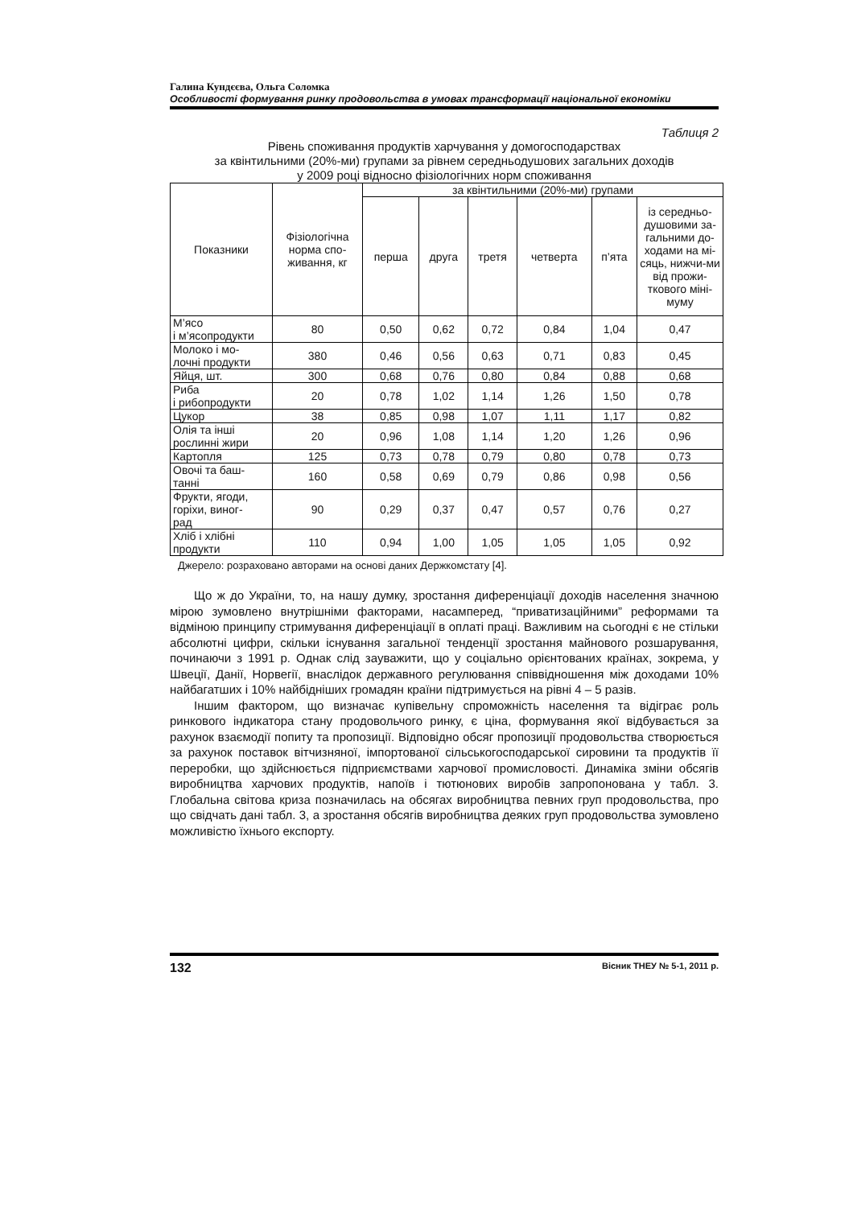Галина Кундєєва, Ольга Соломка
Особливості формування ринку продовольства в умовах трансформації національної економіки
Таблиця 2
Рівень споживання продуктів харчування у домогосподарствах
за квінтильними (20%-ми) групами за рівнем середньодушових загальних доходів
у 2009 році відносно фізіологічних норм споживання
| Показники | Фізіологічна норма спо-живання, кг | за квінтильними (20%-ми) групами | | | | | |
| --- | --- | --- | --- | --- | --- | --- | --- |
| | | перша | друга | третя | четверта | п’ята | із середньо-душовими за-гальними до-ходами на мі-сяць, нижчи-ми від прожи-ткового міні-муму |
| М’ясо і м’ясопродукти | 80 | 0,50 | 0,62 | 0,72 | 0,84 | 1,04 | 0,47 |
| Молоко і мо- лочні продукти | 380 | 0,46 | 0,56 | 0,63 | 0,71 | 0,83 | 0,45 |
| Яйця, шт. | 300 | 0,68 | 0,76 | 0,80 | 0,84 | 0,88 | 0,68 |
| Риба і рибопродукти | 20 | 0,78 | 1,02 | 1,14 | 1,26 | 1,50 | 0,78 |
| Цукор | 38 | 0,85 | 0,98 | 1,07 | 1,11 | 1,17 | 0,82 |
| Олія та інші рослинні жири | 20 | 0,96 | 1,08 | 1,14 | 1,20 | 1,26 | 0,96 |
| Картопля | 125 | 0,73 | 0,78 | 0,79 | 0,80 | 0,78 | 0,73 |
| Овочі та баш- танні | 160 | 0,58 | 0,69 | 0,79 | 0,86 | 0,98 | 0,56 |
| Фрукти, ягоди, горіхи, виног- рад | 90 | 0,29 | 0,37 | 0,47 | 0,57 | 0,76 | 0,27 |
| Хліб і хлібні продукти | 110 | 0,94 | 1,00 | 1,05 | 1,05 | 1,05 | 0,92 |
Джерело: розраховано авторами на основі даних Держкомстату [4].
Що ж до України, то, на нашу думку, зростання диференціації доходів населення значною мірою зумовлено внутрішніми факторами, насамперед, “приватизаційними” реформами та відміною принципу стримування диференціації в оплаті праці. Важливим на сьогодні є не стільки абсолютні цифри, скільки існування загальної тенденції зростання майнового розшарування, починаючи з 1991 р. Однак слід зауважити, що у соціально орієнтованих країнах, зокрема, у Швеції, Данії, Норвегії, внаслідок державного регулювання співвідношення між доходами 10% найбагатших і 10% найбідніших громадян країни підтримується на рівні 4 – 5 разів.
Іншим фактором, що визначає купівельну спроможність населення та відіграє роль ринкового індикатора стану продовольчого ринку, є ціна, формування якої відбувається за рахунок взаємодії попиту та пропозиції. Відповідно обсяг пропозиції продовольства створюється за рахунок поставок вітчизняної, імпортованої сільськогосподарської сировини та продуктів її переробки, що здійснюється підприємствами харчової промисловості. Динаміка зміни обсягів виробництва харчових продуктів, напоїв і тютюнових виробів запропонована у табл. 3. Глобальна світова криза позначилась на обсягах виробництва певних груп продовольства, про що свідчать дані табл. 3, а зростання обсягів виробництва деяких груп продовольства зумовлено можливістю їхнього експорту.
132 Вісник ТНЕУ № 5-1, 2011 р.